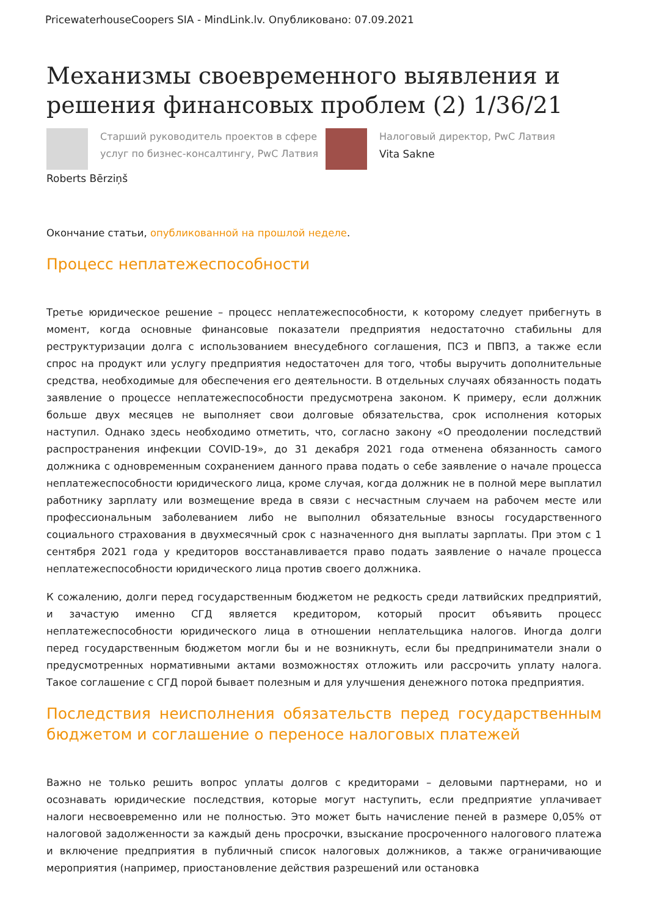PricewaterhouseCoopers SIA - MindLink.lv. Опубликовано: 07.09.2021
Механизмы своевременного выявления и решения финансовых проблем (2) 1/36/21
Старший руководитель проектов в сфере услуг по бизнес-консалтингу, PwC Латвия
Налоговый директор, PwC Латвия
Vita Sakne
Roberts Bērziņš
Окончание статьи, опубликованной на прошлой неделе.
Процесс неплатежеспособности
Третье юридическое решение – процесс неплатежеспособности, к которому следует прибегнуть в момент, когда основные финансовые показатели предприятия недостаточно стабильны для реструктуризации долга с использованием внесудебного соглашения, ПСЗ и ПВПЗ, а также если спрос на продукт или услугу предприятия недостаточен для того, чтобы выручить дополнительные средства, необходимые для обеспечения его деятельности. В отдельных случаях обязанность подать заявление о процессе неплатежеспособности предусмотрена законом. К примеру, если должник больше двух месяцев не выполняет свои долговые обязательства, срок исполнения которых наступил. Однако здесь необходимо отметить, что, согласно закону «О преодолении последствий распространения инфекции COVID-19», до 31 декабря 2021 года отменена обязанность самого должника с одновременным сохранением данного права подать о себе заявление о начале процесса неплатежеспособности юридического лица, кроме случая, когда должник не в полной мере выплатил работнику зарплату или возмещение вреда в связи с несчастным случаем на рабочем месте или профессиональным заболеванием либо не выполнил обязательные взносы государственного социального страхования в двухмесячный срок с назначенного дня выплаты зарплаты. При этом с 1 сентября 2021 года у кредиторов восстанавливается право подать заявление о начале процесса неплатежеспособности юридического лица против своего должника.
К сожалению, долги перед государственным бюджетом не редкость среди латвийских предприятий, и зачастую именно СГД является кредитором, который просит объявить процесс неплатежеспособности юридического лица в отношении неплательщика налогов. Иногда долги перед государственным бюджетом могли бы и не возникнуть, если бы предприниматели знали о предусмотренных нормативными актами возможностях отложить или рассрочить уплату налога. Такое соглашение с СГД порой бывает полезным и для улучшения денежного потока предприятия.
Последствия неисполнения обязательств перед государственным бюджетом и соглашение о переносе налоговых платежей
Важно не только решить вопрос уплаты долгов с кредиторами – деловыми партнерами, но и осознавать юридические последствия, которые могут наступить, если предприятие уплачивает налоги несвоевременно или не полностью. Это может быть начисление пеней в размере 0,05% от налоговой задолженности за каждый день просрочки, взыскание просроченного налогового платежа и включение предприятия в публичный список налоговых должников, а также ограничивающие мероприятия (например, приостановление действия разрешений или остановка